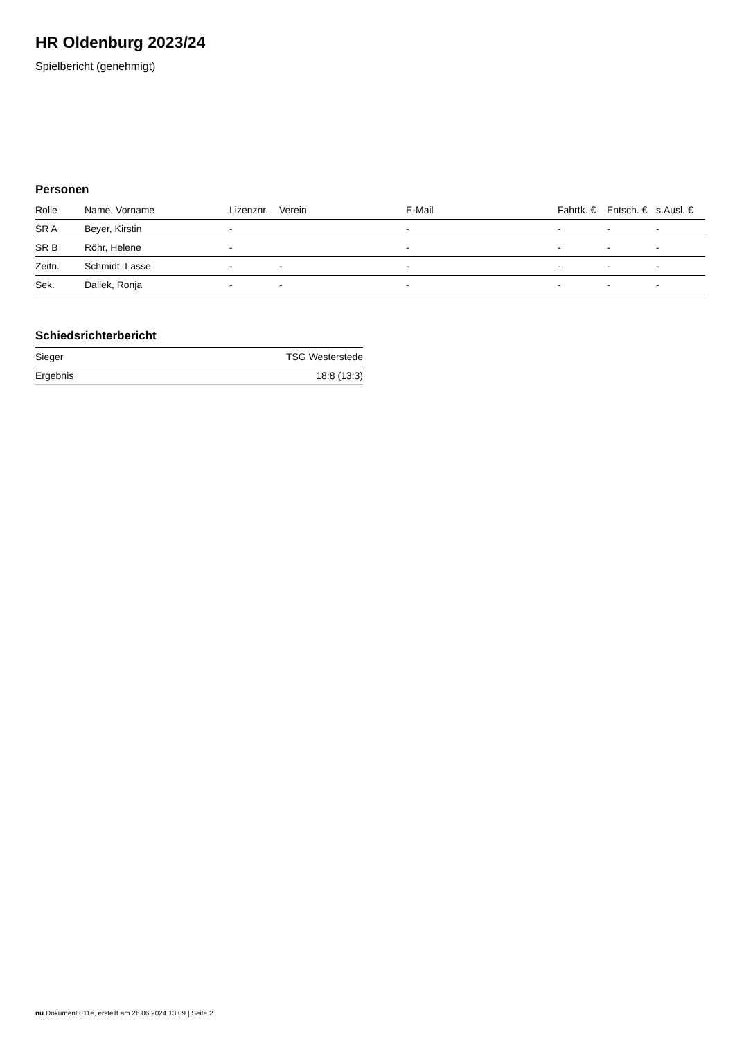HR Oldenburg 2023/24
Spielbericht (genehmigt)
Personen
| Rolle | Name, Vorname | Lizenznr. | Verein | E-Mail | Fahrtk. € | Entsch. € | s.Ausl. € |
| --- | --- | --- | --- | --- | --- | --- | --- |
| SR A | Beyer, Kirstin | - | | - | - | - | - |
| SR B | Röhr, Helene | - | | - | - | - | - |
| Zeitn. | Schmidt, Lasse | - | - | - | - | - | - |
| Sek. | Dallek, Ronja | - | - | - | - | - | - |
Schiedsrichterbericht
| Sieger | TSG Westerstede |
| Ergebnis | 18:8 (13:3) |
nu.Dokument 011e, erstellt am 26.06.2024 13:09 | Seite 2